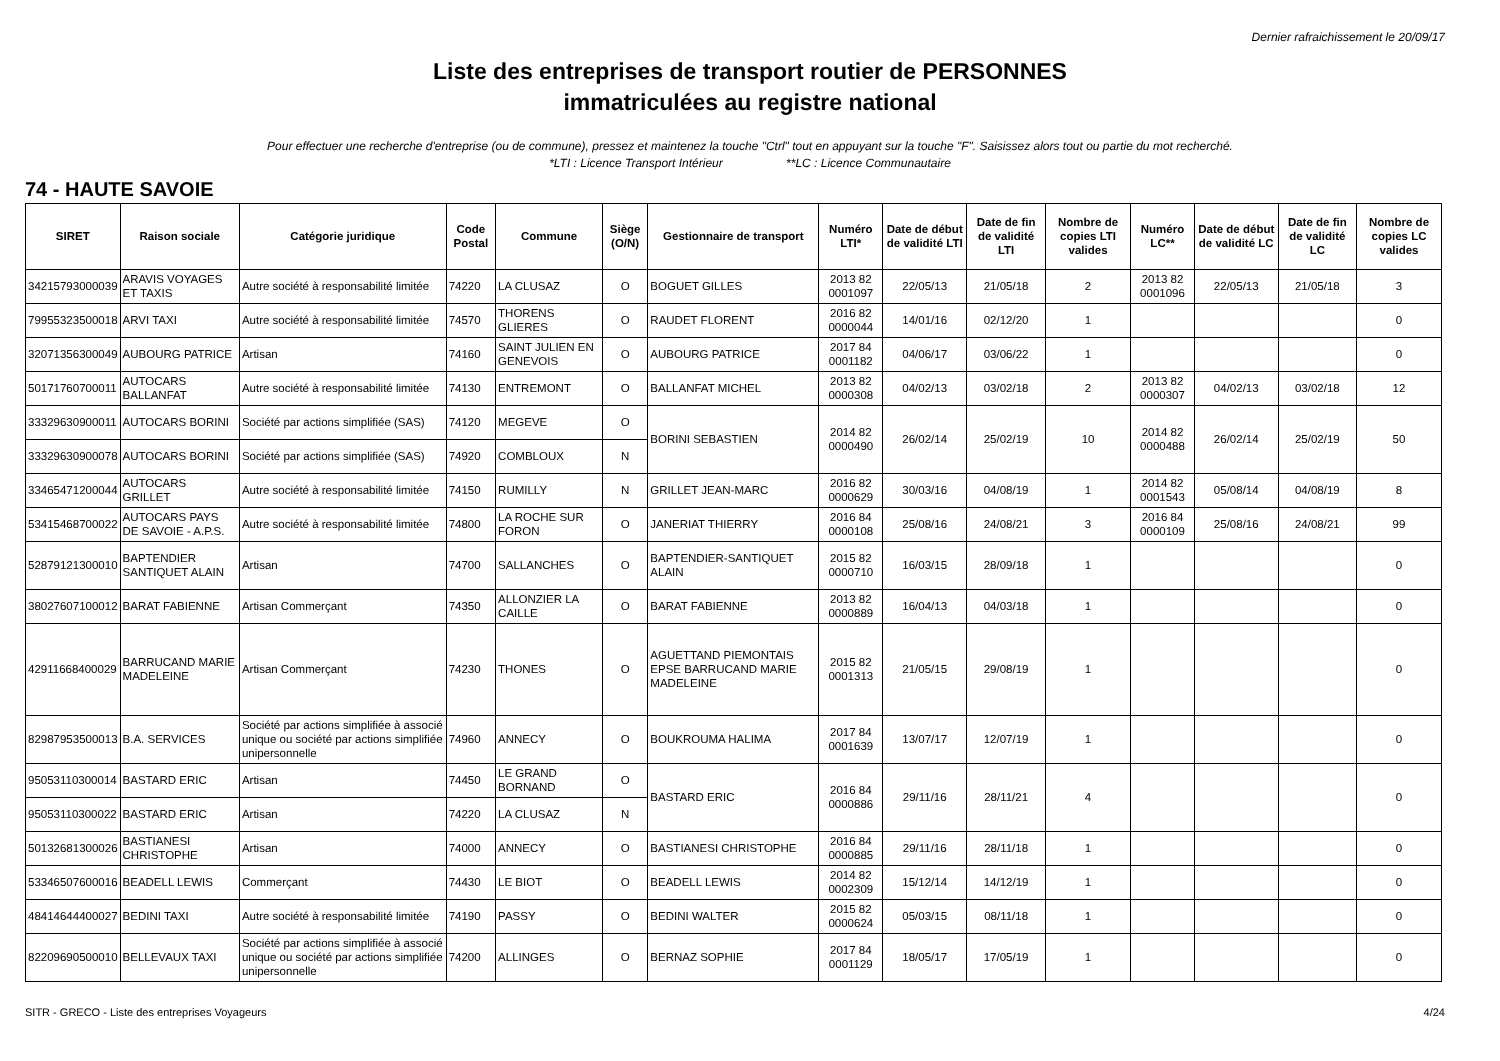Dernier rafraichissement le 20/09/17
Liste des entreprises de transport routier de PERSONNES
immatriculées au registre national
Pour effectuer une recherche d'entreprise (ou de commune), pressez et maintenez la touche "Ctrl" tout en appuyant sur la touche "F". Saisissez alors tout ou partie du mot recherché.
*LTI : Licence Transport Intérieur **LC : Licence Communautaire
74 - HAUTE SAVOIE
| SIRET | Raison sociale | Catégorie juridique | Code Postal | Commune | Siège (O/N) | Gestionnaire de transport | Numéro LTI* | Date de début de validité LTI | Date de fin de validité LTI | Nombre de copies LTI valides | Numéro LC** | Date de début de validité LC | Date de fin de validité LC | Nombre de copies LC valides |
| --- | --- | --- | --- | --- | --- | --- | --- | --- | --- | --- | --- | --- | --- | --- |
| 34215793000039 | ARAVIS VOYAGES ET TAXIS | Autre société à responsabilité limitée | 74220 | LA CLUSAZ | O | BOGUET GILLES | 2013 82 0001097 | 22/05/13 | 21/05/18 | 2 | 2013 82 0001096 | 22/05/13 | 21/05/18 | 3 |
| 79955323500018 | ARVI TAXI | Autre société à responsabilité limitée | 74570 | THORENS GLIERES | O | RAUDET FLORENT | 2016 82 0000044 | 14/01/16 | 02/12/20 | 1 | | | | 0 |
| 32071356300049 | AUBOURG PATRICE | Artisan | 74160 | SAINT JULIEN EN GENEVOIS | O | AUBOURG PATRICE | 2017 84 0001182 | 04/06/17 | 03/06/22 | 1 | | | | 0 |
| 50171760700011 | AUTOCARS BALLANFAT | Autre société à responsabilité limitée | 74130 | ENTREMONT | O | BALLANFAT MICHEL | 2013 82 0000308 | 04/02/13 | 03/02/18 | 2 | 2013 82 0000307 | 04/02/13 | 03/02/18 | 12 |
| 33329630900011 | AUTOCARS BORINI | Société par actions simplifiée (SAS) | 74120 | MEGEVE | O | BORINI SEBASTIEN | 2014 82 0000490 | 26/02/14 | 25/02/19 | 10 | 2014 82 0000488 | 26/02/14 | 25/02/19 | 50 |
| 33329630900078 | AUTOCARS BORINI | Société par actions simplifiée (SAS) | 74920 | COMBLOUX | N | | | | | | | | | |
| 33465471200044 | AUTOCARS GRILLET | Autre société à responsabilité limitée | 74150 | RUMILLY | N | GRILLET JEAN-MARC | 2016 82 0000629 | 30/03/16 | 04/08/19 | 1 | 2014 82 0001543 | 05/08/14 | 04/08/19 | 8 |
| 53415468700022 | AUTOCARS PAYS DE SAVOIE - A.P.S. | Autre société à responsabilité limitée | 74800 | LA ROCHE SUR FORON | O | JANERIAT THIERRY | 2016 84 0000108 | 25/08/16 | 24/08/21 | 3 | 2016 84 0000109 | 25/08/16 | 24/08/21 | 99 |
| 52879121300010 | BAPTENDIER SANTIQUET ALAIN | Artisan | 74700 | SALLANCHES | O | BAPTENDIER-SANTIQUET ALAIN | 2015 82 0000710 | 16/03/15 | 28/09/18 | 1 | | | | 0 |
| 38027607100012 | BARAT FABIENNE | Artisan Commerçant | 74350 | ALLONZIER LA CAILLE | O | BARAT FABIENNE | 2013 82 0000889 | 16/04/13 | 04/03/18 | 1 | | | | 0 |
| 42911668400029 | BARRUCAND MARIE MADELEINE | Artisan Commerçant | 74230 | THONES | O | AGUETTAND PIEMONTAIS EPSE BARRUCAND MARIE MADELEINE | 2015 82 0001313 | 21/05/15 | 29/08/19 | 1 | | | | 0 |
| 82987953500013 | B.A. SERVICES | Société par actions simplifiée à associé unique ou société par actions simplifiée unipersonnelle | 74960 | ANNECY | O | BOUKROUMA HALIMA | 2017 84 0001639 | 13/07/17 | 12/07/19 | 1 | | | | 0 |
| 95053110300014 | BASTARD ERIC | Artisan | 74450 | LE GRAND BORNAND | O | BASTARD ERIC | 2016 84 0000886 | 29/11/16 | 28/11/21 | 4 | | | | 0 |
| 95053110300022 | BASTARD ERIC | Artisan | 74220 | LA CLUSAZ | N | | | | | | | | | |
| 50132681300026 | BASTIANESI CHRISTOPHE | Artisan | 74000 | ANNECY | O | BASTIANESI CHRISTOPHE | 2016 84 0000885 | 29/11/16 | 28/11/18 | 1 | | | | 0 |
| 53346507600016 | BEADELL LEWIS | Commerçant | 74430 | LE BIOT | O | BEADELL LEWIS | 2014 82 0002309 | 15/12/14 | 14/12/19 | 1 | | | | 0 |
| 48414644400027 | BEDINI TAXI | Autre société à responsabilité limitée | 74190 | PASSY | O | BEDINI WALTER | 2015 82 0000624 | 05/03/15 | 08/11/18 | 1 | | | | 0 |
| 82209690500010 | BELLEVAUX TAXI | Société par actions simplifiée à associé unique ou société par actions simplifiée unipersonnelle | 74200 | ALLINGES | O | BERNAZ SOPHIE | 2017 84 0001129 | 18/05/17 | 17/05/19 | 1 | | | | 0 |
SITR - GRECO - Liste des entreprises Voyageurs 4/24